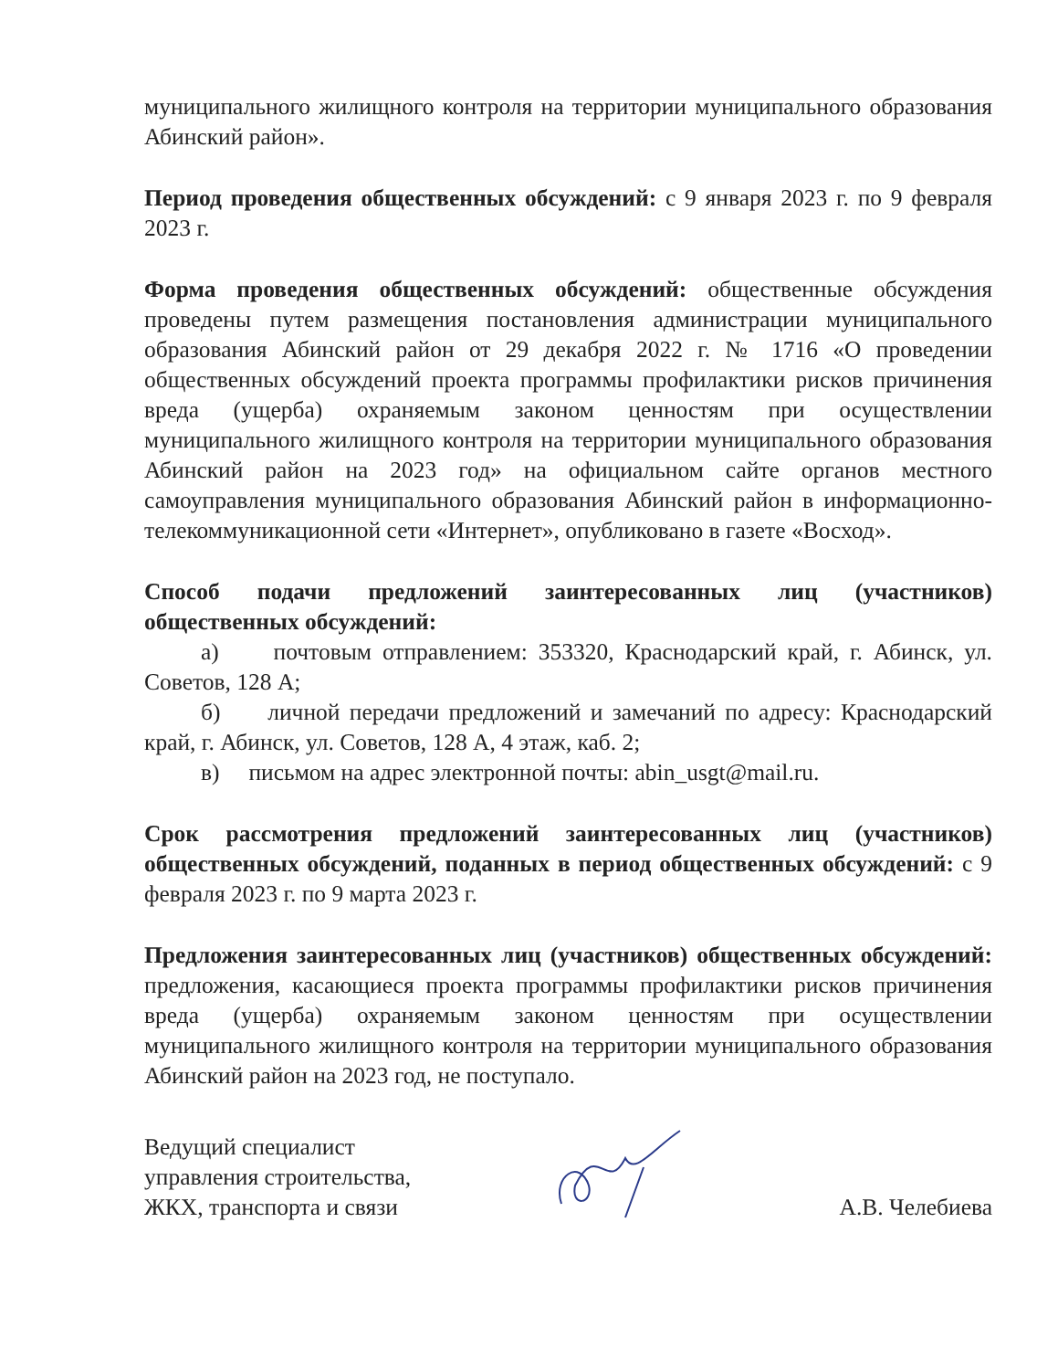муниципального жилищного контроля на территории муниципального образования Абинский район».
Период проведения общественных обсуждений: с 9 января 2023 г. по 9 февраля 2023 г.
Форма проведения общественных обсуждений: общественные обсуждения проведены путем размещения постановления администрации муниципального образования Абинский район от 29 декабря 2022 г. № 1716 «О проведении общественных обсуждений проекта программы профилактики рисков причинения вреда (ущерба) охраняемым законом ценностям при осуществлении муниципального жилищного контроля на территории муниципального образования Абинский район на 2023 год» на официальном сайте органов местного самоуправления муниципального образования Абинский район в информационно-телекоммуникационной сети «Интернет», опубликовано в газете «Восход».
Способ подачи предложений заинтересованных лиц (участников) общественных обсуждений:
а) почтовым отправлением: 353320, Краснодарский край, г. Абинск, ул. Советов, 128 А;
б) личной передачи предложений и замечаний по адресу: Краснодарский край, г. Абинск, ул. Советов, 128 А, 4 этаж, каб. 2;
в) письмом на адрес электронной почты: abin_usgt@mail.ru.
Срок рассмотрения предложений заинтересованных лиц (участников) общественных обсуждений, поданных в период общественных обсуждений: с 9 февраля 2023 г. по 9 марта 2023 г.
Предложения заинтересованных лиц (участников) общественных обсуждений: предложения, касающиеся проекта программы профилактики рисков причинения вреда (ущерба) охраняемым законом ценностям при осуществлении муниципального жилищного контроля на территории муниципального образования Абинский район на 2023 год, не поступало.
Ведущий специалист
управления строительства,
ЖКХ, транспорта и связи
А.В. Челебиева